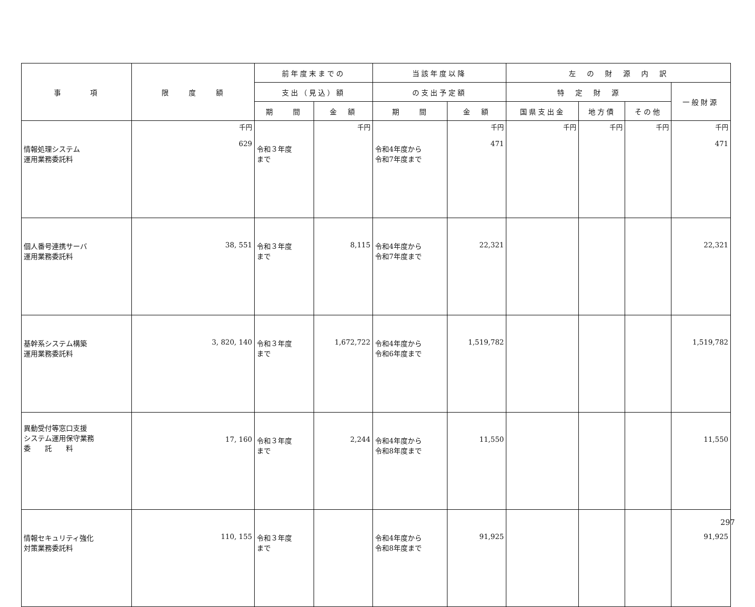| 事 項 | 限 度 額 | 前年度末までの | | 当該年度以降 | | 左 の 財 源 内 訳 | | | |
| --- | --- | --- | --- | --- | --- | --- | --- | --- | --- |
| | | 支出（見込）額 | | の支出予定額 | | 特 定 財 源 | | | 一般財源 |
| | | 期 間 | 金 額 | 期 間 | 金 額 | 国県支出金 | 地方債 | その他 | |
| 情報処理システム 運用業務委託料 | 千円 629 | 令和３年度 まで | 千円 | 令和4年度から 令和7年度まで | 千円 471 | 千円 | 千円 | 千円 | 千円 471 |
| 個人番号連携サーバ 運用業務委託料 | 38, 551 | 令和３年度 まで | 8,115 | 令和4年度から 令和7年度まで | 22,321 | | | | 22,321 |
| 基幹系システム構築 運用業務委託料 | 3, 820, 140 | 令和３年度 まで | 1,672,722 | 令和4年度から 令和6年度まで | 1,519,782 | | | | 1,519,782 |
| 異動受付等窓口支援 システム運用保守業務 委 託 料 | 17, 160 | 令和３年度 まで | 2,244 | 令和4年度から 令和8年度まで | 11,550 | | | | 11,550 |
| 情報セキュリティ強化 対策業務委託料 | 110, 155 | 令和３年度 まで | | 令和4年度から 令和8年度まで | 91,925 | | | | 91,925 |
297